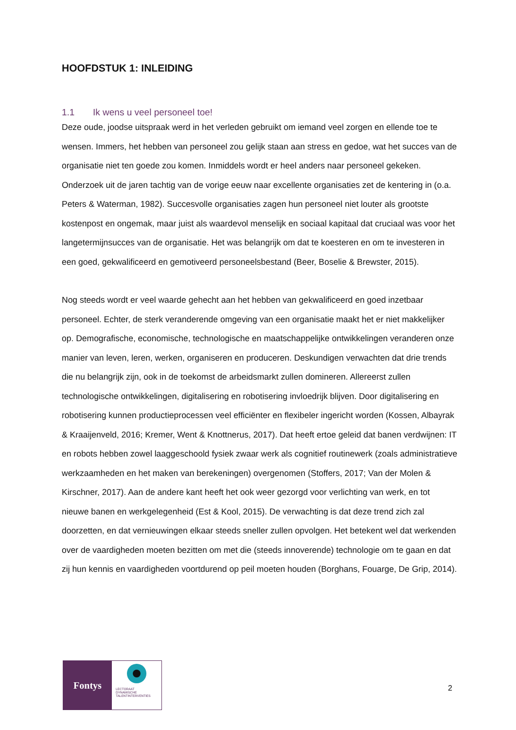HOOFDSTUK 1: INLEIDING
1.1 Ik wens u veel personeel toe!
Deze oude, joodse uitspraak werd in het verleden gebruikt om iemand veel zorgen en ellende toe te wensen. Immers, het hebben van personeel zou gelijk staan aan stress en gedoe, wat het succes van de organisatie niet ten goede zou komen. Inmiddels wordt er heel anders naar personeel gekeken. Onderzoek uit de jaren tachtig van de vorige eeuw naar excellente organisaties zet de kentering in (o.a. Peters & Waterman, 1982). Succesvolle organisaties zagen hun personeel niet louter als grootste kostenpost en ongemak, maar juist als waardevol menselijk en sociaal kapitaal dat cruciaal was voor het langetermijnsucces van de organisatie. Het was belangrijk om dat te koesteren en om te investeren in een goed, gekwalificeerd en gemotiveerd personeelsbestand (Beer, Boselie & Brewster, 2015).
Nog steeds wordt er veel waarde gehecht aan het hebben van gekwalificeerd en goed inzetbaar personeel. Echter, de sterk veranderende omgeving van een organisatie maakt het er niet makkelijker op. Demografische, economische, technologische en maatschappelijke ontwikkelingen veranderen onze manier van leven, leren, werken, organiseren en produceren. Deskundigen verwachten dat drie trends die nu belangrijk zijn, ook in de toekomst de arbeidsmarkt zullen domineren. Allereerst zullen technologische ontwikkelingen, digitalisering en robotisering invloedrijk blijven. Door digitalisering en robotisering kunnen productieprocessen veel efficiënter en flexibeler ingericht worden (Kossen, Albayrak & Kraaijenveld, 2016; Kremer, Went & Knottnerus, 2017). Dat heeft ertoe geleid dat banen verdwijnen: IT en robots hebben zowel laaggeschoold fysiek zwaar werk als cognitief routinewerk (zoals administratieve werkzaamheden en het maken van berekeningen) overgenomen (Stoffers, 2017; Van der Molen & Kirschner, 2017). Aan de andere kant heeft het ook weer gezorgd voor verlichting van werk, en tot nieuwe banen en werkgelegenheid (Est & Kool, 2015). De verwachting is dat deze trend zich zal doorzetten, en dat vernieuwingen elkaar steeds sneller zullen opvolgen. Het betekent wel dat werkenden over de vaardigheden moeten bezitten om met die (steeds innoverende) technologie om te gaan en dat zij hun kennis en vaardigheden voortdurend op peil moeten houden (Borghans, Fouarge, De Grip, 2014).
Fontys
LECTORAAT
DYNAMISCHE
TALENTINTERVENTIES
2